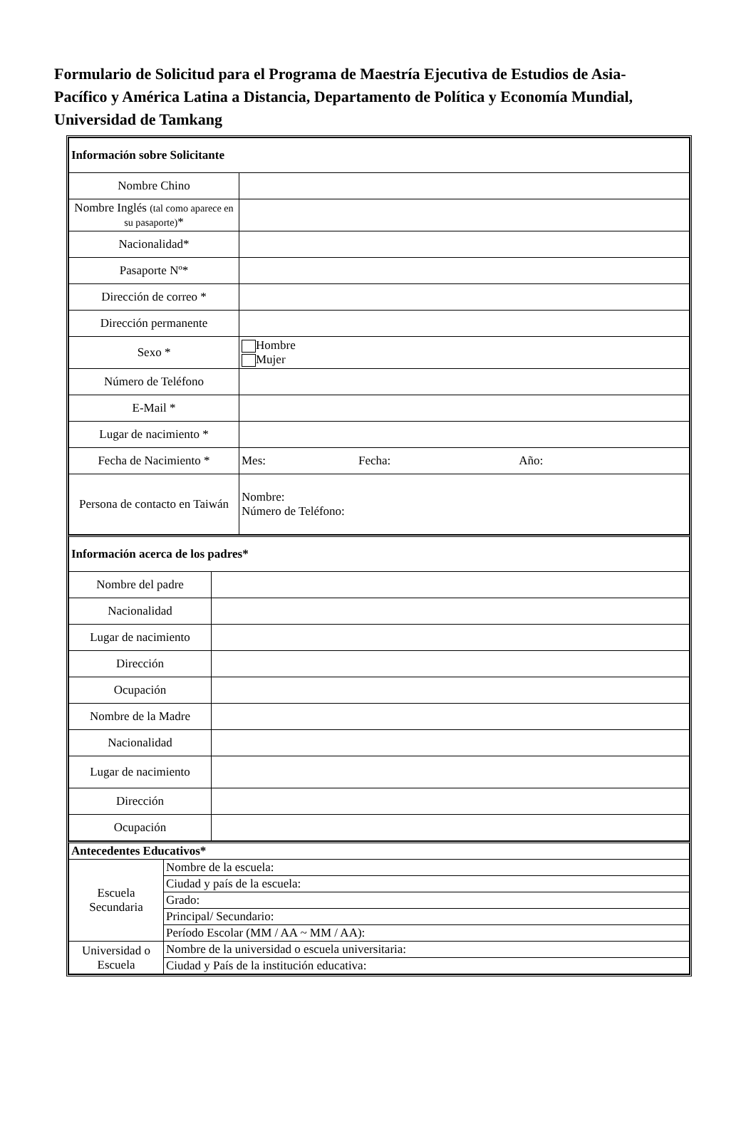Formulario de Solicitud para el Programa de Maestría Ejecutiva de Estudios de Asia-Pacífico y América Latina a Distancia, Departamento de Política y Economía Mundial, Universidad de Tamkang
| Información sobre Solicitante | |
| Nombre Chino | |
| Nombre Inglés (tal como aparece en su pasaporte) * | |
| Nacionalidad* | |
| Pasaporte Nº* | |
| Dirección de correo * | |
| Dirección permanente | |
| Sexo * | Hombre Mujer |
| Número de Teléfono | |
| E-Mail * | |
| Lugar de nacimiento * | |
| Fecha de Nacimiento * | Mes: Fecha: Año: |
| Persona de contacto en Taiwán | Nombre: Número de Teléfono: |
| Información acerca de los padres * | |
| Nombre del padre | |
| Nacionalidad | |
| Lugar de nacimiento | |
| Dirección | |
| Ocupación | |
| Nombre de la Madre | |
| Nacionalidad | |
| Lugar de nacimiento | |
| Dirección | |
| Ocupación | |
| Antecedentes Educativos * | |
| Escuela Secundaria | Nombre de la escuela: |
| | Ciudad y país de la escuela: |
| | Grado: |
| | Principal/ Secundario: |
| | Período Escolar (MM / AA ~ MM / AA): |
| Universidad o Escuela | Nombre de la universidad o escuela universitaria: |
| | Ciudad y País de la institución educativa: |